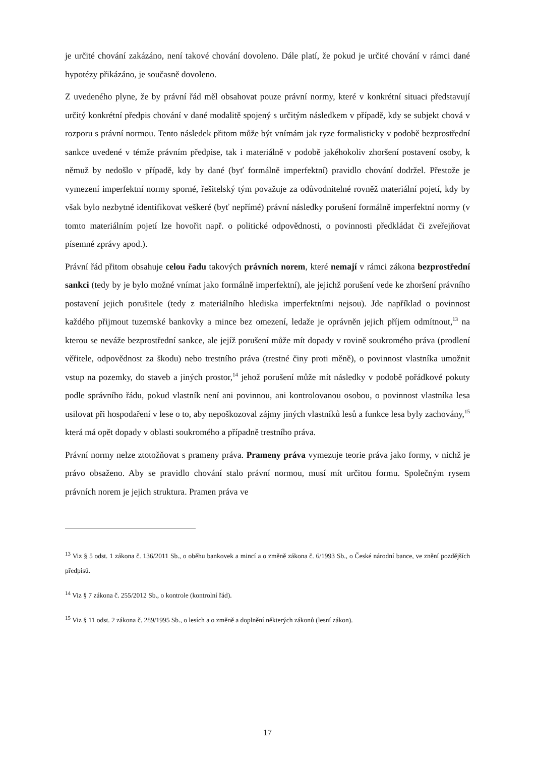je určité chování zakázáno, není takové chování dovoleno. Dále platí, že pokud je určité chování v rámci dané hypotézy přikázáno, je současně dovoleno.
Z uvedeného plyne, že by právní řád měl obsahovat pouze právní normy, které v konkrétní situaci představují určitý konkrétní předpis chování v dané modalitě spojený s určitým následkem v případě, kdy se subjekt chová v rozporu s právní normou. Tento následek přitom může být vnímám jak ryze formalisticky v podobě bezprostřední sankce uvedené v témže právním předpise, tak i materiálně v podobě jakéhokoliv zhoršení postavení osoby, k němuž by nedošlo v případě, kdy by dané (byť formálně imperfektní) pravidlo chování dodržel. Přestože je vymezení imperfektní normy sporné, řešitelský tým považuje za odůvodnitelné rovněž materiální pojetí, kdy by však bylo nezbytné identifikovat veškeré (byť nepřímé) právní následky porušení formálně imperfektní normy (v tomto materiálním pojetí lze hovořit např. o politické odpovědnosti, o povinnosti předkládat či zveřejňovat písemné zprávy apod.).
Právní řád přitom obsahuje celou řadu takových právních norem, které nemají v rámci zákona bezprostřední sankci (tedy by je bylo možné vnímat jako formálně imperfektní), ale jejichž porušení vede ke zhoršení právního postavení jejich porušitele (tedy z materiálního hlediska imperfektními nejsou). Jde například o povinnost každého přijmout tuzemské bankovky a mince bez omezení, ledaže je oprávněn jejich příjem odmítnout,<sup>13</sup> na kterou se neváže bezprostřední sankce, ale jejíž porušení může mít dopady v rovině soukromého práva (prodlení věřitele, odpovědnost za škodu) nebo trestního práva (trestné činy proti měně), o povinnost vlastníka umožnit vstup na pozemky, do staveb a jiných prostor,<sup>14</sup> jehož porušení může mít následky v podobě pořádkové pokuty podle správního řádu, pokud vlastník není ani povinnou, ani kontrolovanou osobou, o povinnost vlastníka lesa usilovat při hospodaření v lese o to, aby nepoškozoval zájmy jiných vlastníků lesů a funkce lesa byly zachovány,<sup>15</sup> která má opět dopady v oblasti soukromého a případně trestního práva.
Právní normy nelze ztotožňovat s prameny práva. Prameny práva vymezuje teorie práva jako formy, v nichž je právo obsaženo. Aby se pravidlo chování stalo právní normou, musí mít určitou formu. Společným rysem právních norem je jejich struktura. Pramen práva ve
<sup>13</sup> Viz § 5 odst. 1 zákona č. 136/2011 Sb., o oběhu bankovek a mincí a o změně zákona č. 6/1993 Sb., o České národní bance, ve znění pozdějších předpisů.
<sup>14</sup> Viz § 7 zákona č. 255/2012 Sb., o kontrole (kontrolní řád).
<sup>15</sup> Viz § 11 odst. 2 zákona č. 289/1995 Sb., o lesích a o změně a doplnění některých zákonů (lesní zákon).
17